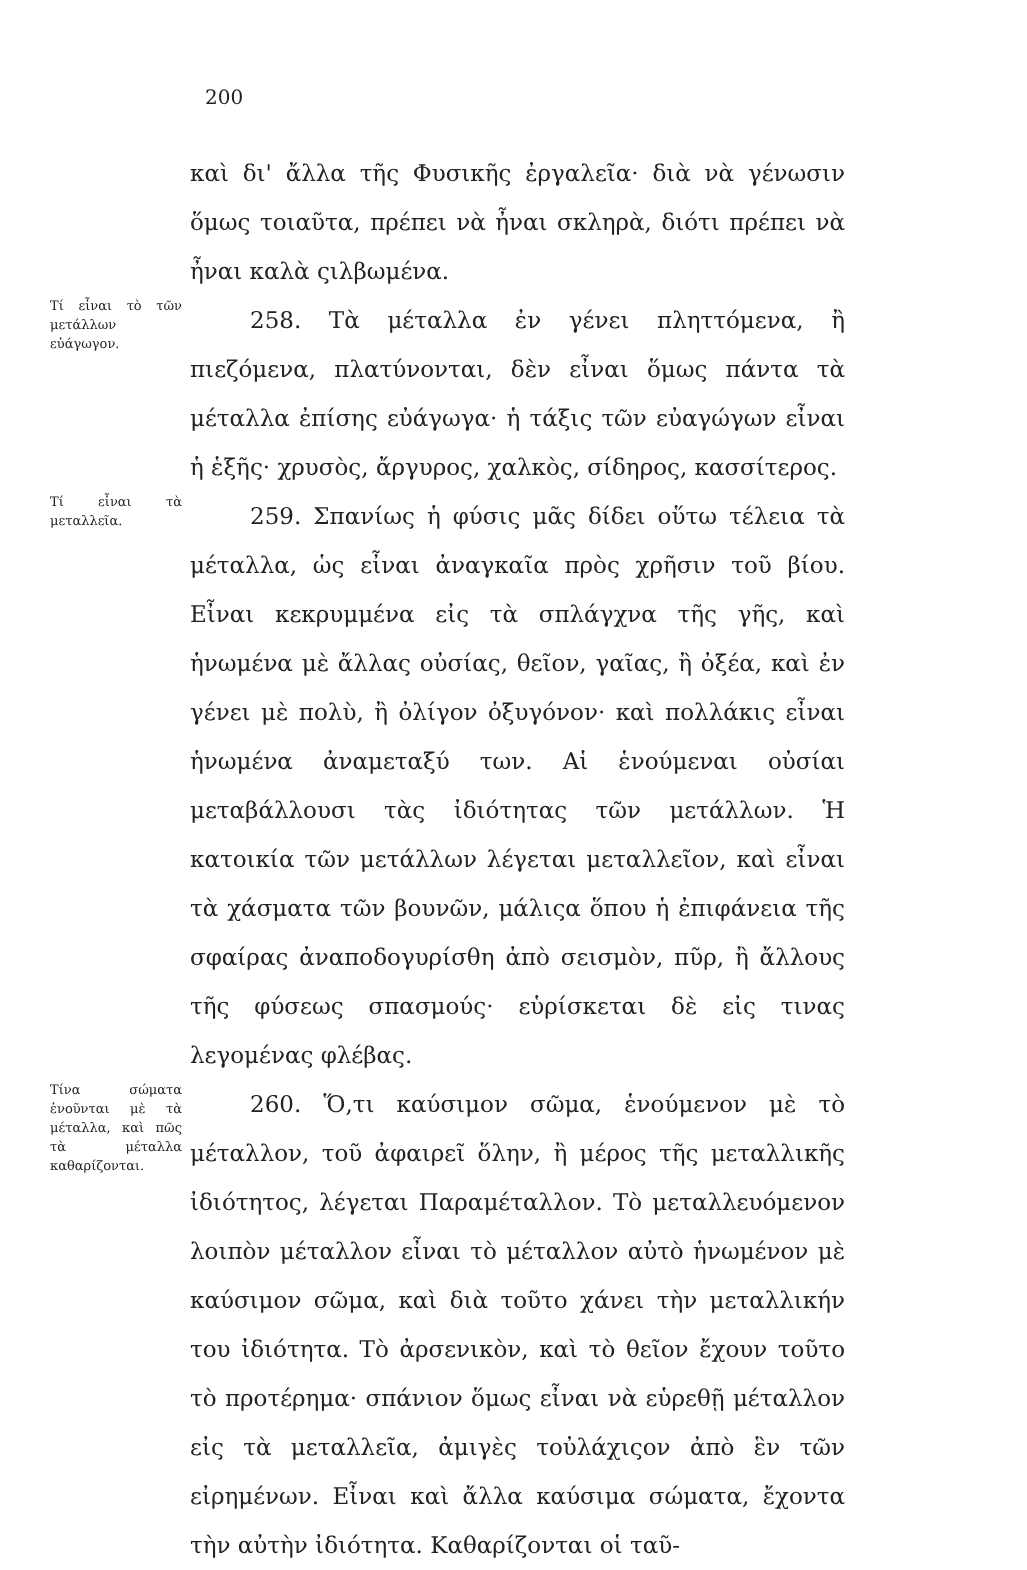200
καὶ δι' ἄλλα τῆς Φυσικῆς ἐργαλεῖα· διὰ νὰ γένωσιν ὅμως τοιαῦτα, πρέπει νὰ ἦναι σκληρὰ, διότι πρέπει νὰ ἦναι καλὰ ςιλβωμένα.
Τί εἶναι τὸ τῶν μετάλλων εὐάγωγον.
258. Τὰ μέταλλα ἐν γένει πληττόμενα, ἢ πιεζόμενα, πλατύνονται, δὲν εἶναι ὅμως πάντα τὰ μέταλλα ἐπίσης εὐάγωγα· ἡ τάξις τῶν εὐαγώγων εἶναι ἡ ἑξῆς· χρυσὸς, ἄργυρος, χαλκὸς, σίδηρος, κασσίτερος.
Τί εἶναι τὰ μεταλλεῖα.
259. Σπανίως ἡ φύσις μᾶς δίδει οὕτω τέλεια τὰ μέταλλα, ὡς εἶναι ἀναγκαῖα πρὸς χρῆσιν τοῦ βίου. Εἶναι κεκρυμμένα εἰς τὰ σπλάγχνα τῆς γῆς, καὶ ἡνωμένα μὲ ἄλλας οὐσίας, θεῖον, γαῖας, ἢ ὀξέα, καὶ ἐν γένει μὲ πολὺ, ἢ ὀλίγον ὀξυγόνον· καὶ πολλάκις εἶναι ἡνωμένα ἀναμεταξύ των. Αἱ ἑνούμεναι οὐσίαι μεταβάλλουσι τὰς ἰδιότητας τῶν μετάλλων. Ἡ κατοικία τῶν μετάλλων λέγεται μεταλλεῖον, καὶ εἶναι τὰ χάσματα τῶν βουνῶν, μάλιςα ὅπου ἡ ἐπιφάνεια τῆς σφαίρας ἀναποδογυρίσθη ἀπὸ σεισμὸν, πῦρ, ἢ ἄλλους τῆς φύσεως σπασμούς· εὑρίσκεται δὲ εἰς τινας λεγομένας φλέβας.
Τίνα σώματα ἑνοῦνται μὲ τὰ μέταλλα, καὶ πῶς τὰ μέταλλα καθαρίζονται.
260. Ὅ,τι καύσιμον σῶμα, ἑνούμενον μὲ τὸ μέταλλον, τοῦ ἀφαιρεῖ ὅλην, ἢ μέρος τῆς μεταλλικῆς ἰδιότητος, λέγεται Παραμέταλλον. Τὸ μεταλλευόμενον λοιπὸν μέταλλον εἶναι τὸ μέταλλον αὐτὸ ἡνωμένον μὲ καύσιμον σῶμα, καὶ διὰ τοῦτο χάνει τὴν μεταλλικήν του ἰδιότητα. Τὸ ἀρσενικὸν, καὶ τὸ θεῖον ἔχουν τοῦτο τὸ προτέρημα· σπάνιον ὅμως εἶναι νὰ εὑρεθῇ μέταλλον εἰς τὰ μεταλλεῖα, ἀμιγὲς τοὐλάχιςον ἀπὸ ἓν τῶν εἰρημένων. Εἶναι καὶ ἄλλα καύσιμα σώματα, ἔχοντα τὴν αὐτὴν ἰδιότητα. Καθαρίζονται οἱ ταῦ-